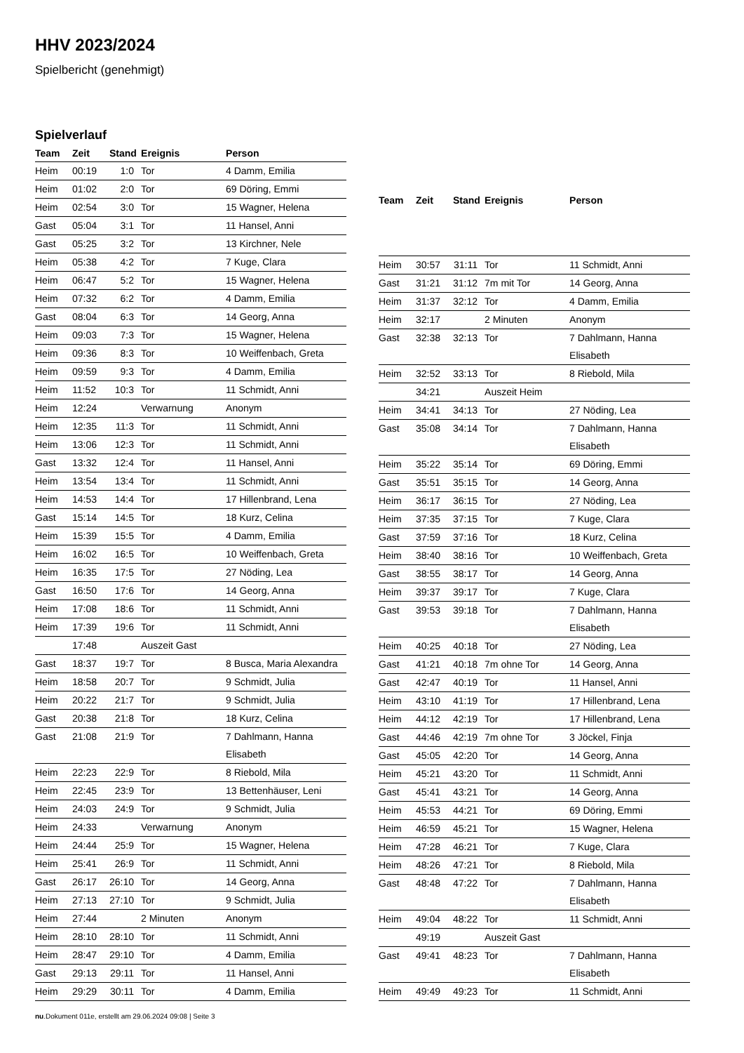HHV 2023/2024
Spielbericht (genehmigt)
Spielverlauf
| Team | Zeit | Stand | Ereignis | Person |
| --- | --- | --- | --- | --- |
| Heim | 00:19 | 1:0 | Tor | 4 Damm, Emilia |
| Heim | 01:02 | 2:0 | Tor | 69 Döring, Emmi |
| Heim | 02:54 | 3:0 | Tor | 15 Wagner, Helena |
| Gast | 05:04 | 3:1 | Tor | 11 Hansel, Anni |
| Gast | 05:25 | 3:2 | Tor | 13 Kirchner, Nele |
| Heim | 05:38 | 4:2 | Tor | 7 Kuge, Clara |
| Heim | 06:47 | 5:2 | Tor | 15 Wagner, Helena |
| Heim | 07:32 | 6:2 | Tor | 4 Damm, Emilia |
| Gast | 08:04 | 6:3 | Tor | 14 Georg, Anna |
| Heim | 09:03 | 7:3 | Tor | 15 Wagner, Helena |
| Heim | 09:36 | 8:3 | Tor | 10 Weiffenbach, Greta |
| Heim | 09:59 | 9:3 | Tor | 4 Damm, Emilia |
| Heim | 11:52 | 10:3 | Tor | 11 Schmidt, Anni |
| Heim | 12:24 | | Verwarnung | Anonym |
| Heim | 12:35 | 11:3 | Tor | 11 Schmidt, Anni |
| Heim | 13:06 | 12:3 | Tor | 11 Schmidt, Anni |
| Gast | 13:32 | 12:4 | Tor | 11 Hansel, Anni |
| Heim | 13:54 | 13:4 | Tor | 11 Schmidt, Anni |
| Heim | 14:53 | 14:4 | Tor | 17 Hillenbrand, Lena |
| Gast | 15:14 | 14:5 | Tor | 18 Kurz, Celina |
| Heim | 15:39 | 15:5 | Tor | 4 Damm, Emilia |
| Heim | 16:02 | 16:5 | Tor | 10 Weiffenbach, Greta |
| Heim | 16:35 | 17:5 | Tor | 27 Nöding, Lea |
| Gast | 16:50 | 17:6 | Tor | 14 Georg, Anna |
| Heim | 17:08 | 18:6 | Tor | 11 Schmidt, Anni |
| Heim | 17:39 | 19:6 | Tor | 11 Schmidt, Anni |
| | 17:48 | | Auszeit Gast | |
| Gast | 18:37 | 19:7 | Tor | 8 Busca, Maria Alexandra |
| Heim | 18:58 | 20:7 | Tor | 9 Schmidt, Julia |
| Heim | 20:22 | 21:7 | Tor | 9 Schmidt, Julia |
| Gast | 20:38 | 21:8 | Tor | 18 Kurz, Celina |
| Gast | 21:08 | 21:9 | Tor | 7 Dahlmann, Hanna Elisabeth |
| Heim | 22:23 | 22:9 | Tor | 8 Riebold, Mila |
| Heim | 22:45 | 23:9 | Tor | 13 Bettenhäuser, Leni |
| Heim | 24:03 | 24:9 | Tor | 9 Schmidt, Julia |
| Heim | 24:33 | | Verwarnung | Anonym |
| Heim | 24:44 | 25:9 | Tor | 15 Wagner, Helena |
| Heim | 25:41 | 26:9 | Tor | 11 Schmidt, Anni |
| Gast | 26:17 | 26:10 | Tor | 14 Georg, Anna |
| Heim | 27:13 | 27:10 | Tor | 9 Schmidt, Julia |
| Heim | 27:44 | | 2 Minuten | Anonym |
| Heim | 28:10 | 28:10 | Tor | 11 Schmidt, Anni |
| Heim | 28:47 | 29:10 | Tor | 4 Damm, Emilia |
| Gast | 29:13 | 29:11 | Tor | 11 Hansel, Anni |
| Heim | 29:29 | 30:11 | Tor | 4 Damm, Emilia |
| Team | Zeit | Stand | Ereignis | Person |
| --- | --- | --- | --- | --- |
| Heim | 30:57 | 31:11 | Tor | 11 Schmidt, Anni |
| Gast | 31:21 | 31:12 | 7m mit Tor | 14 Georg, Anna |
| Heim | 31:37 | 32:12 | Tor | 4 Damm, Emilia |
| Heim | 32:17 | | 2 Minuten | Anonym |
| Gast | 32:38 | 32:13 | Tor | 7 Dahlmann, Hanna Elisabeth |
| Heim | 32:52 | 33:13 | Tor | 8 Riebold, Mila |
| | 34:21 | | Auszeit Heim | |
| Heim | 34:41 | 34:13 | Tor | 27 Nöding, Lea |
| Gast | 35:08 | 34:14 | Tor | 7 Dahlmann, Hanna Elisabeth |
| Heim | 35:22 | 35:14 | Tor | 69 Döring, Emmi |
| Gast | 35:51 | 35:15 | Tor | 14 Georg, Anna |
| Heim | 36:17 | 36:15 | Tor | 27 Nöding, Lea |
| Heim | 37:35 | 37:15 | Tor | 7 Kuge, Clara |
| Gast | 37:59 | 37:16 | Tor | 18 Kurz, Celina |
| Heim | 38:40 | 38:16 | Tor | 10 Weiffenbach, Greta |
| Gast | 38:55 | 38:17 | Tor | 14 Georg, Anna |
| Heim | 39:37 | 39:17 | Tor | 7 Kuge, Clara |
| Gast | 39:53 | 39:18 | Tor | 7 Dahlmann, Hanna Elisabeth |
| Heim | 40:25 | 40:18 | Tor | 27 Nöding, Lea |
| Gast | 41:21 | 40:18 | 7m ohne Tor | 14 Georg, Anna |
| Gast | 42:47 | 40:19 | Tor | 11 Hansel, Anni |
| Heim | 43:10 | 41:19 | Tor | 17 Hillenbrand, Lena |
| Heim | 44:12 | 42:19 | Tor | 17 Hillenbrand, Lena |
| Gast | 44:46 | 42:19 | 7m ohne Tor | 3 Jöckel, Finja |
| Gast | 45:05 | 42:20 | Tor | 14 Georg, Anna |
| Heim | 45:21 | 43:20 | Tor | 11 Schmidt, Anni |
| Gast | 45:41 | 43:21 | Tor | 14 Georg, Anna |
| Heim | 45:53 | 44:21 | Tor | 69 Döring, Emmi |
| Heim | 46:59 | 45:21 | Tor | 15 Wagner, Helena |
| Heim | 47:28 | 46:21 | Tor | 7 Kuge, Clara |
| Heim | 48:26 | 47:21 | Tor | 8 Riebold, Mila |
| Gast | 48:48 | 47:22 | Tor | 7 Dahlmann, Hanna Elisabeth |
| Heim | 49:04 | 48:22 | Tor | 11 Schmidt, Anni |
| | 49:19 | | Auszeit Gast | |
| Gast | 49:41 | 48:23 | Tor | 7 Dahlmann, Hanna Elisabeth |
| Heim | 49:49 | 49:23 | Tor | 11 Schmidt, Anni |
nu.Dokument 011e, erstellt am 29.06.2024 09:08 | Seite 3